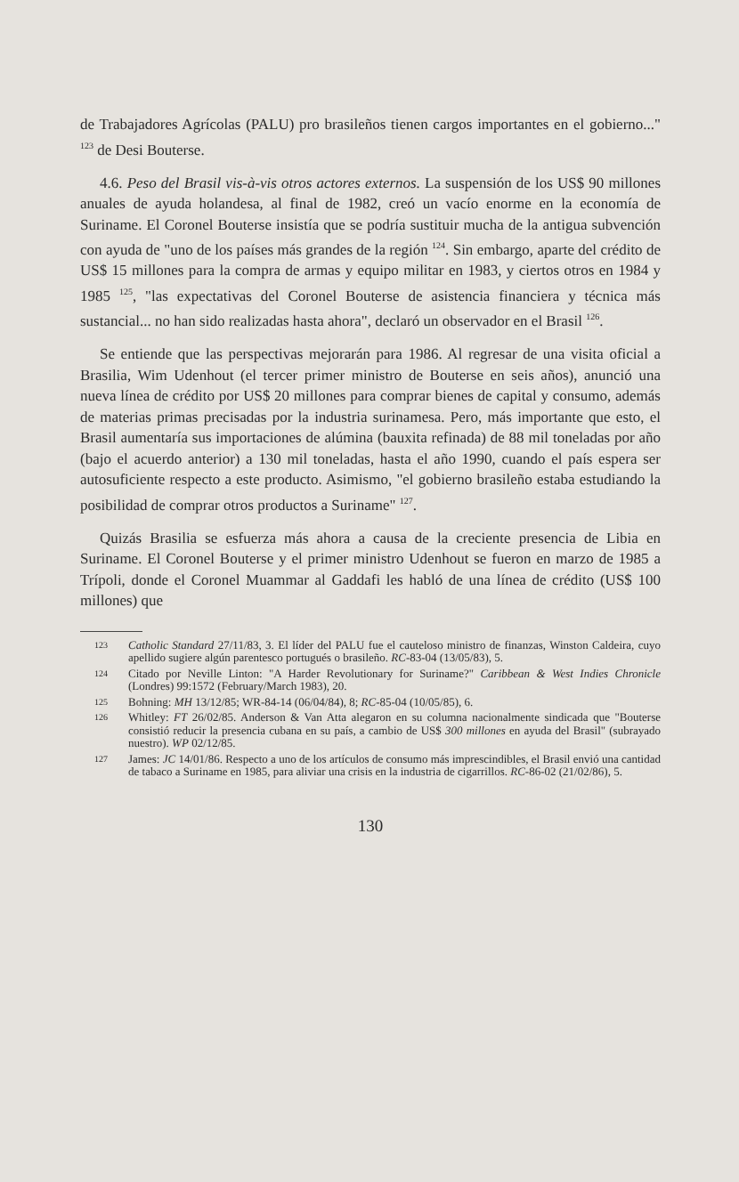de Trabajadores Agrícolas (PALU) pro brasileños tienen cargos importantes en el gobierno..." <sup>123</sup> de Desi Bouterse.
4.6. Peso del Brasil vis-à-vis otros actores externos. La suspensión de los US$ 90 millones anuales de ayuda holandesa, al final de 1982, creó un vacío enorme en la economía de Suriname. El Coronel Bouterse insistía que se podría sustituir mucha de la antigua subvención con ayuda de "uno de los países más grandes de la región <sup>124</sup>. Sin embargo, aparte del crédito de US$ 15 millones para la compra de armas y equipo militar en 1983, y ciertos otros en 1984 y 1985 <sup>125</sup>, "las expectativas del Coronel Bouterse de asistencia financiera y técnica más sustancial... no han sido realizadas hasta ahora", declaró un observador en el Brasil <sup>126</sup>.
Se entiende que las perspectivas mejorarán para 1986. Al regresar de una visita oficial a Brasilia, Wim Udenhout (el tercer primer ministro de Bouterse en seis años), anunció una nueva línea de crédito por US$ 20 millones para comprar bienes de capital y consumo, además de materias primas precisadas por la industria surinamesa. Pero, más importante que esto, el Brasil aumentaría sus importaciones de alúmina (bauxita refinada) de 88 mil toneladas por año (bajo el acuerdo anterior) a 130 mil toneladas, hasta el año 1990, cuando el país espera ser autosuficiente respecto a este producto. Asimismo, "el gobierno brasileño estaba estudiando la posibilidad de comprar otros productos a Suriname" <sup>127</sup>.
Quizás Brasilia se esfuerza más ahora a causa de la creciente presencia de Libia en Suriname. El Coronel Bouterse y el primer ministro Udenhout se fueron en marzo de 1985 a Trípoli, donde el Coronel Muammar al Gaddafi les habló de una línea de crédito (US$ 100 millones) que
123
Catholic Standard 27/11/83, 3. El líder del PALU fue el cauteloso ministro de finanzas, Winston Caldeira, cuyo apellido sugiere algún parentesco portugués o brasileño. RC-83-04 (13/05/83), 5.
124
Citado por Neville Linton: "A Harder Revolutionary for Suriname?" Caribbean & West Indies Chronicle (Londres) 99:1572 (February/March 1983), 20.
125
Bohning: MH 13/12/85; WR-84-14 (06/04/84), 8; RC-85-04 (10/05/85), 6.
126
Whitley: FT 26/02/85. Anderson & Van Atta alegaron en su columna nacionalmente sindicada que "Bouterse consistió reducir la presencia cubana en su país, a cambio de US$ 300 millones en ayuda del Brasil" (subrayado nuestro). WP 02/12/85.
127
James: JC 14/01/86. Respecto a uno de los artículos de consumo más imprescindibles, el Brasil envió una cantidad de tabaco a Suriname en 1985, para aliviar una crisis en la industria de cigarrillos. RC-86-02 (21/02/86), 5.
130